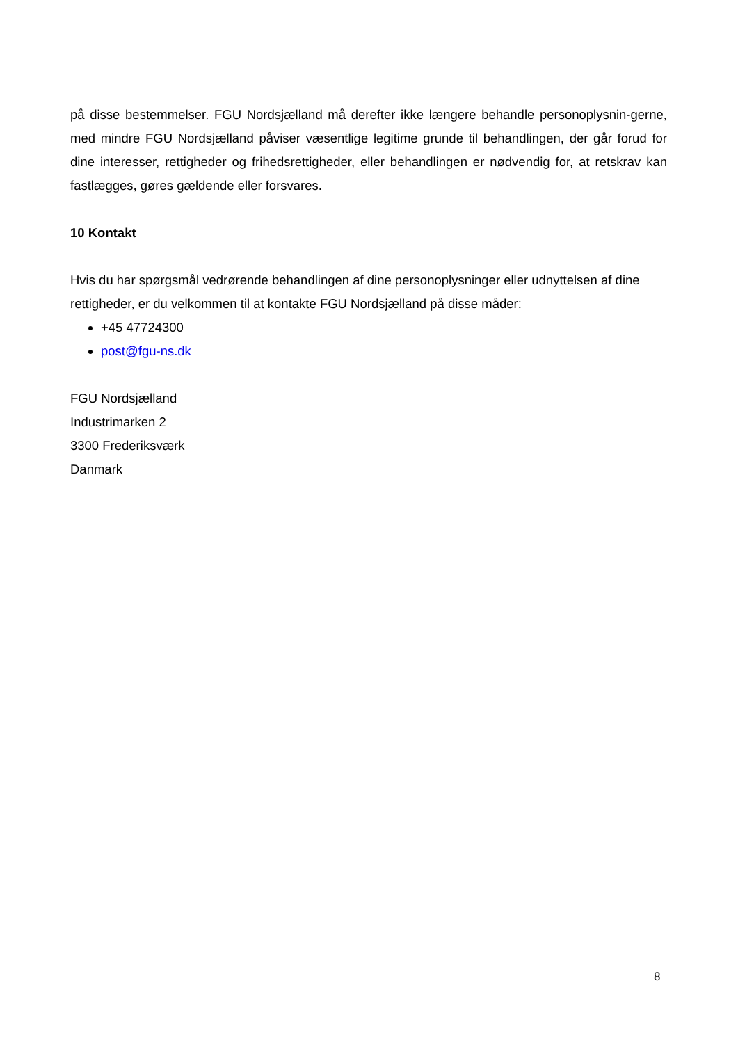på disse bestemmelser. FGU Nordsjælland må derefter ikke længere behandle personoplysnin-gerne, med mindre FGU Nordsjælland påviser væsentlige legitime grunde til behandlingen, der går forud for dine interesser, rettigheder og frihedsrettigheder, eller behandlingen er nødvendig for, at retskrav kan fastlægges, gøres gældende eller forsvares.
10 Kontakt
Hvis du har spørgsmål vedrørende behandlingen af dine personoplysninger eller udnyttelsen af dine rettigheder, er du velkommen til at kontakte FGU Nordsjælland på disse måder:
+45 47724300
post@fgu-ns.dk
FGU Nordsjælland
Industrimarken 2
3300 Frederiksværk
Danmark
8